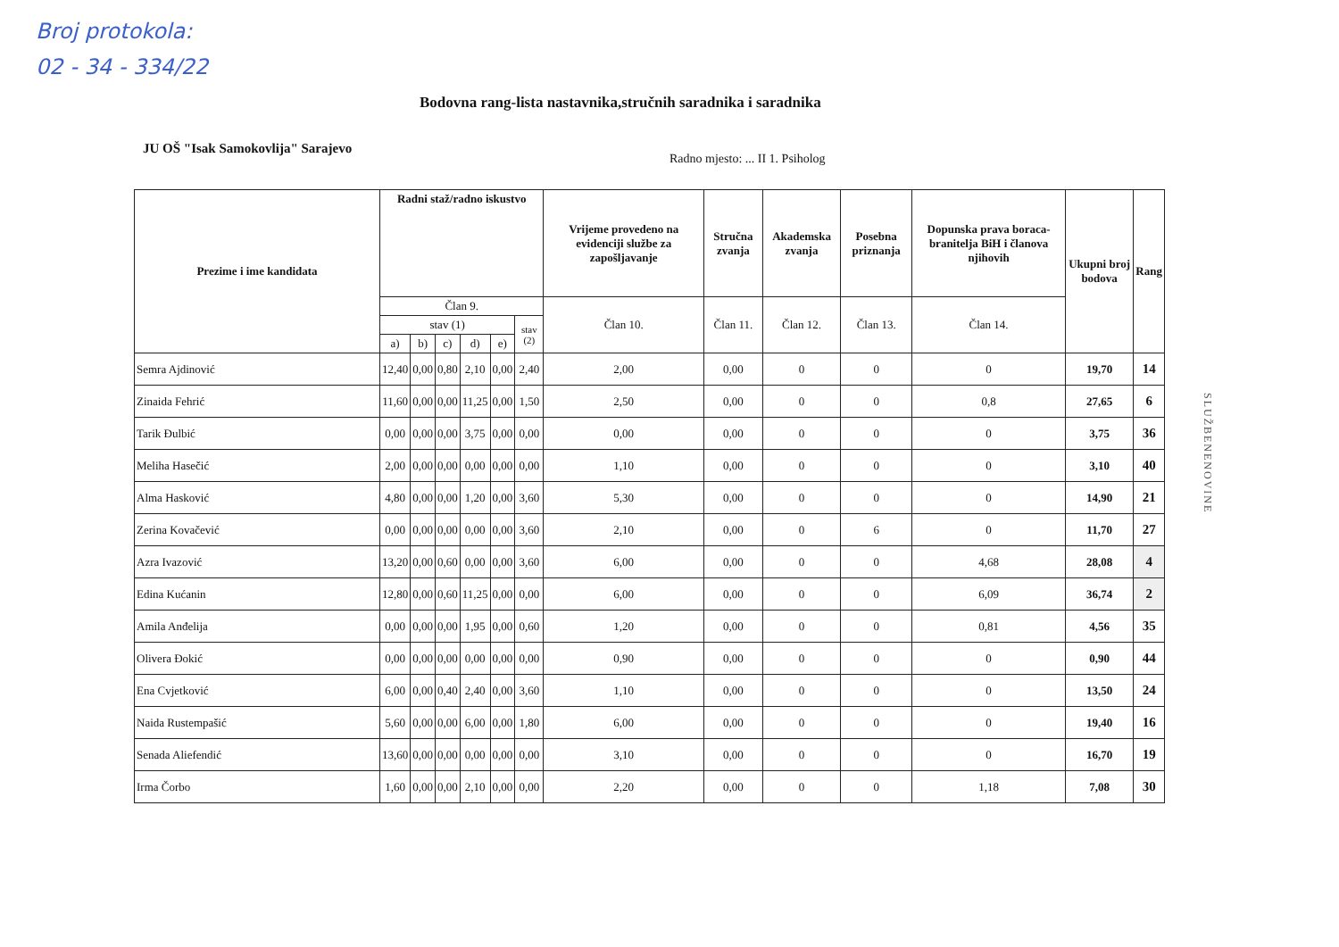Broj protokola:
02 - 34 - 334/22
Bodovna rang-lista nastavnika,stručnih saradnika i saradnika
JU OŠ "Isak Samokovlija" Sarajevo
Radno mjesto: ... II 1. Psiholog
| Prezime i ime kandidata | Radni staž/radno iskustvo | | | | | | Vrijeme provedeno na evidenciji službe za zapošljavanje | Stručna zvanja | Akademska zvanja | Posebna priznanja | Dopunska prava boraca-branitelja BiH i članova njihovih | Ukupni broj bodova | Rang |
| --- | --- | --- | --- | --- | --- | --- | --- | --- | --- | --- | --- | --- | --- |
| | Član 9. | | | | | | Član 10. | Član 11. | Član 12. | Član 13. | Član 14. | | |
| | stav (1) | | | | | stav (2) | | | | | | | |
| | a) | b) | c) | d) | e) | | | | | | | | |
| Semra Ajdinović | 12,40 | 0,00 | 0,80 | 2,10 | 0,00 | 2,40 | 2,00 | 0,00 | 0 | 0 | 0 | 19,70 | 14 |
| Zinaida Fehrić | 11,60 | 0,00 | 0,00 | 11,25 | 0,00 | 1,50 | 2,50 | 0,00 | 0 | 0 | 0,8 | 27,65 | 6 |
| Tarik Đulbić | 0,00 | 0,00 | 0,00 | 3,75 | 0,00 | 0,00 | 0,00 | 0,00 | 0 | 0 | 0 | 3,75 | 36 |
| Meliha Hasečić | 2,00 | 0,00 | 0,00 | 0,00 | 0,00 | 0,00 | 1,10 | 0,00 | 0 | 0 | 0 | 3,10 | 40 |
| Alma Hasković | 4,80 | 0,00 | 0,00 | 1,20 | 0,00 | 3,60 | 5,30 | 0,00 | 0 | 0 | 0 | 14,90 | 21 |
| Zerina Kovačević | 0,00 | 0,00 | 0,00 | 0,00 | 0,00 | 3,60 | 2,10 | 0,00 | 0 | 6 | 0 | 11,70 | 27 |
| Azra Ivazović | 13,20 | 0,00 | 0,60 | 0,00 | 0,00 | 3,60 | 6,00 | 0,00 | 0 | 0 | 4,68 | 28,08 | 4 |
| Edina Kućanin | 12,80 | 0,00 | 0,60 | 11,25 | 0,00 | 0,00 | 6,00 | 0,00 | 0 | 0 | 6,09 | 36,74 | 2 |
| Amila Anđelija | 0,00 | 0,00 | 0,00 | 1,95 | 0,00 | 0,60 | 1,20 | 0,00 | 0 | 0 | 0,81 | 4,56 | 35 |
| Olivera Đokić | 0,00 | 0,00 | 0,00 | 0,00 | 0,00 | 0,00 | 0,90 | 0,00 | 0 | 0 | 0 | 0,90 | 44 |
| Ena Cvjetković | 6,00 | 0,00 | 0,40 | 2,40 | 0,00 | 3,60 | 1,10 | 0,00 | 0 | 0 | 0 | 13,50 | 24 |
| Naida Rustempašić | 5,60 | 0,00 | 0,00 | 6,00 | 0,00 | 1,80 | 6,00 | 0,00 | 0 | 0 | 0 | 19,40 | 16 |
| Senada Aliefendić | 13,60 | 0,00 | 0,00 | 0,00 | 0,00 | 0,00 | 3,10 | 0,00 | 0 | 0 | 0 | 16,70 | 19 |
| Irma Čorbo | 1,60 | 0,00 | 0,00 | 2,10 | 0,00 | 0,00 | 2,20 | 0,00 | 0 | 0 | 1,18 | 7,08 | 30 |
SLUŽBENENOVINE